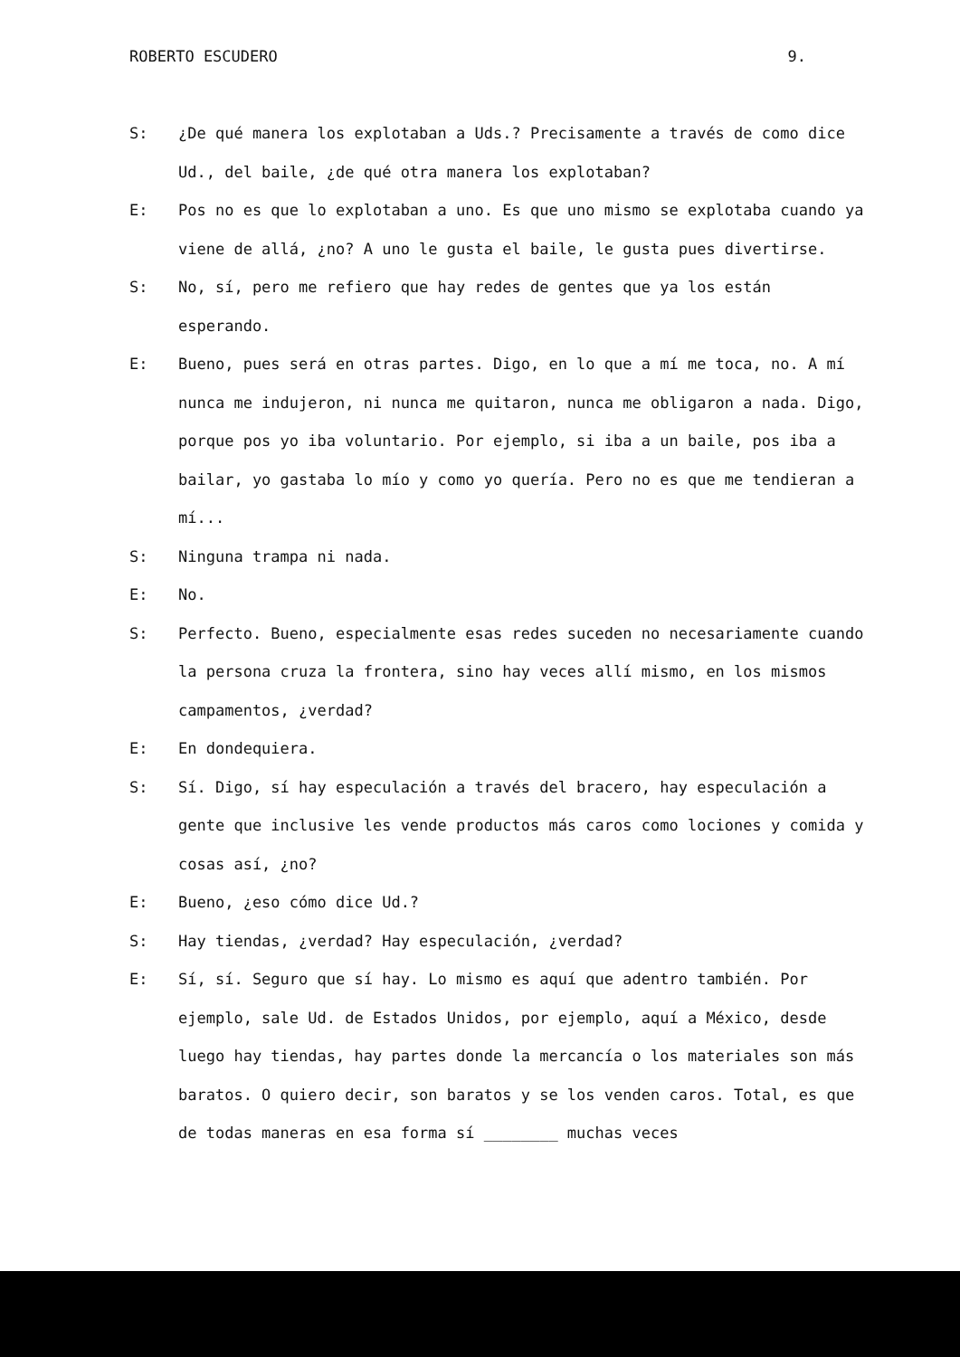ROBERTO ESCUDERO 9.
S: ¿De qué manera los explotaban a Uds.? Precisamente a través de como dice Ud., del baile, ¿de qué otra manera los explotaban?
E: Pos no es que lo explotaban a uno. Es que uno mismo se explotaba cuando ya viene de allá, ¿no? A uno le gusta el baile, le gusta pues divertirse.
S: No, sí, pero me refiero que hay redes de gentes que ya los están esperando.
E: Bueno, pues será en otras partes. Digo, en lo que a mí me toca, no. A mí nunca me indujeron, ni nunca me quitaron, nunca me obligaron a nada. Digo, porque pos yo iba voluntario. Por ejemplo, si iba a un baile, pos iba a bailar, yo gastaba lo mío y como yo quería. Pero no es que me tendieran a mí...
S: Ninguna trampa ni nada.
E: No.
S: Perfecto. Bueno, especialmente esas redes suceden no necesariamente cuando la persona cruza la frontera, sino hay veces allí mismo, en los mismos campamentos, ¿verdad?
E: En dondequiera.
S: Sí. Digo, sí hay especulación a través del bracero, hay especulación a gente que inclusive les vende productos más caros como lociones y comida y cosas así, ¿no?
E: Bueno, ¿eso cómo dice Ud.?
S: Hay tiendas, ¿verdad? Hay especulación, ¿verdad?
E: Sí, sí. Seguro que sí hay. Lo mismo es aquí que adentro también. Por ejemplo, sale Ud. de Estados Unidos, por ejemplo, aquí a México, desde luego hay tiendas, hay partes donde la mercancía o los materiales son más baratos. O quiero decir, son baratos y se los venden caros. Total, es que de todas maneras en esa forma sí ________ muchas veces